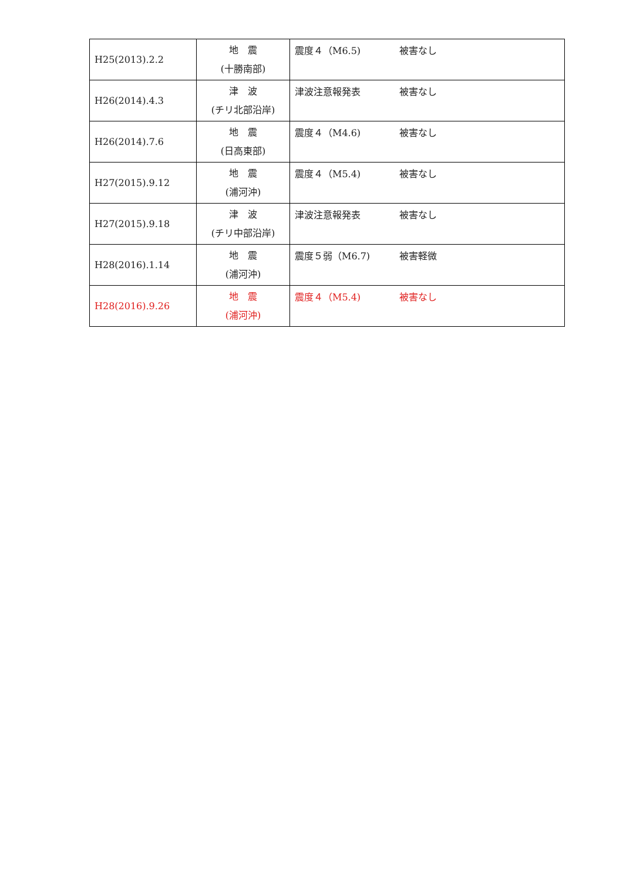| H25(2013).2.2 | 地 震 (十勝南部) | 震度４（M6.5) 被害なし |
| H26(2014).4.3 | 津 波 (チリ北部沿岸) | 津波注意報発表 被害なし |
| H26(2014).7.6 | 地 震 (日高東部) | 震度４（M4.6) 被害なし |
| H27(2015).9.12 | 地 震 (浦河沖) | 震度４（M5.4) 被害なし |
| H27(2015).9.18 | 津 波 (チリ中部沿岸) | 津波注意報発表 被害なし |
| H28(2016).1.14 | 地 震 (浦河沖) | 震度５弱（M6.7) 被害軽微 |
| H28(2016).9.26 | 地 震 (浦河沖) | 震度４（M5.4) 被害なし |